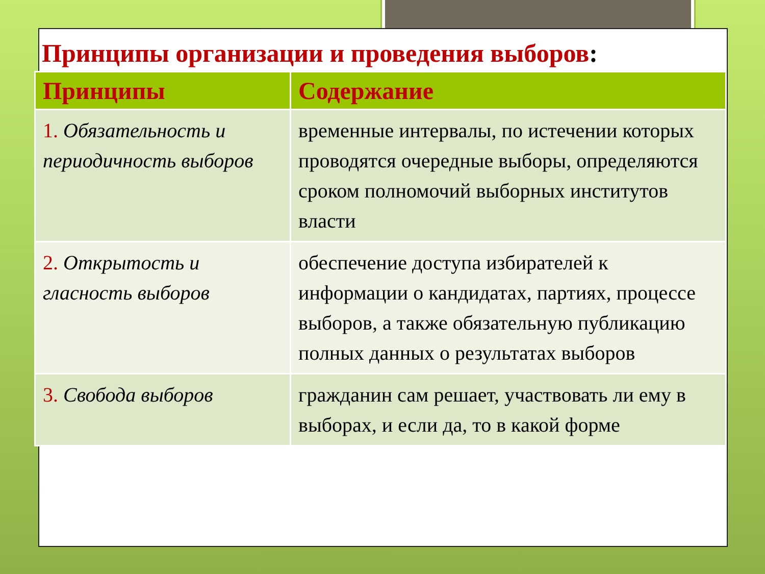Принципы организации и проведения выборов:
| Принципы | Содержание |
| --- | --- |
| 1. Обязательность и периодичность выборов | временные интервалы, по истечении которых проводятся очередные выборы, определяются сроком полномочий выборных институтов власти |
| 2. Открытость и гласность выборов | обеспечение доступа избирателей к информации о кандидатах, партиях, процессе выборов, а также обязательную публикацию полных данных о результатах выборов |
| 3. Свобода выборов | гражданин сам решает, участвовать ли ему в выборах, и если да, то в какой форме |